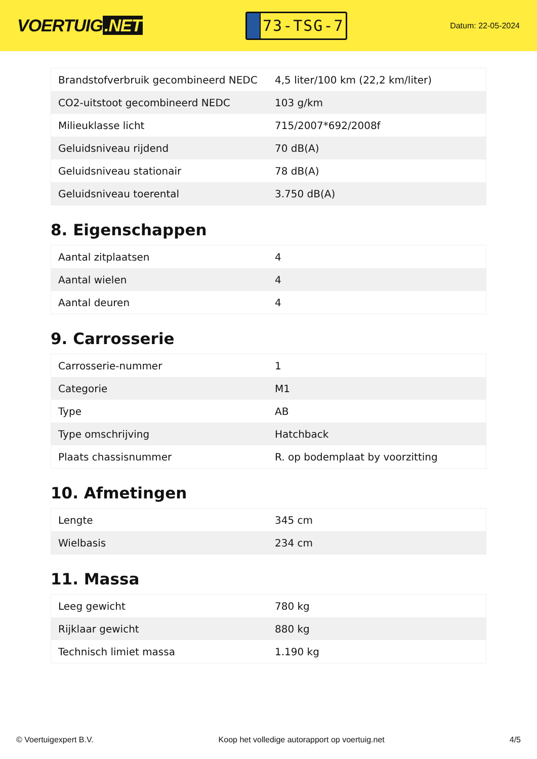VOERTUIG.NET
73-TSG-7
Datum: 22-05-2024
| Brandstofverbruik gecombineerd NEDC | 4,5 liter/100 km (22,2 km/liter) |
| CO2-uitstoot gecombineerd NEDC | 103 g/km |
| Milieuklasse licht | 715/2007*692/2008f |
| Geluidsniveau rijdend | 70 dB(A) |
| Geluidsniveau stationair | 78 dB(A) |
| Geluidsniveau toerental | 3.750 dB(A) |
8. Eigenschappen
| Aantal zitplaatsen | 4 |
| Aantal wielen | 4 |
| Aantal deuren | 4 |
9. Carrosserie
| Carrosserie-nummer | 1 |
| Categorie | M1 |
| Type | AB |
| Type omschrijving | Hatchback |
| Plaats chassisnummer | R. op bodemplaat by voorzitting |
10. Afmetingen
| Lengte | 345 cm |
| Wielbasis | 234 cm |
11. Massa
| Leeg gewicht | 780 kg |
| Rijklaar gewicht | 880 kg |
| Technisch limiet massa | 1.190 kg |
© Voertuigexpert B.V. Koop het volledige autorapport op voertuig.net 4/5